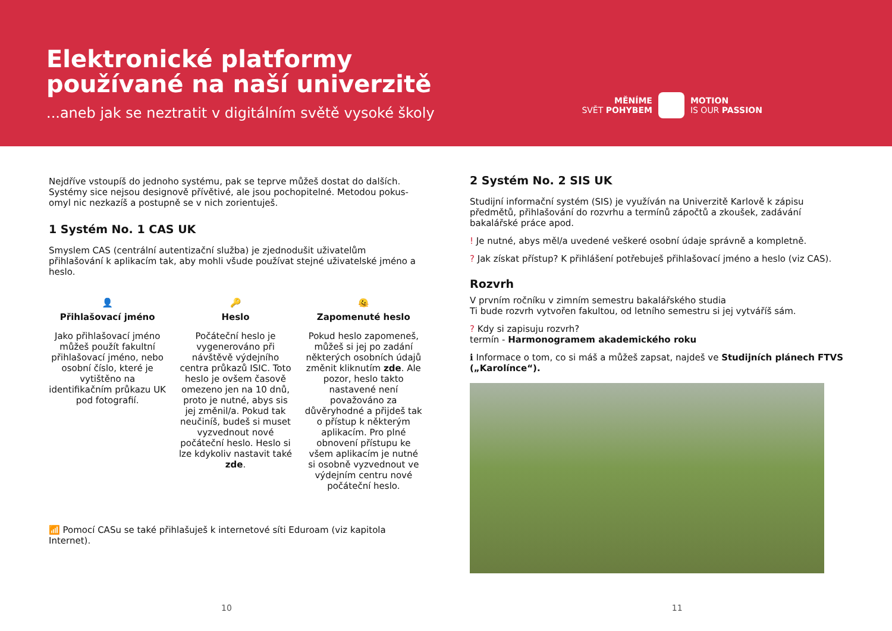Elektronické platformy
používané na naší univerzitě
...aneb jak se neztratit v digitálním světě vysoké školy
MĚNÍME
SVĚT POHYBEM
MOTION
IS OUR PASSION
Nejdříve vstoupíš do jednoho systému, pak se teprve můžeš dostat do dalších. Systémy sice nejsou designově přívětivé, ale jsou pochopitelné. Metodou pokus-omyl nic nezkazíš a postupně se v nich zorientuješ.
1 Systém No. 1 CAS UK
Smyslem CAS (centrální autentizační služba) je zjednodušit uživatelům přihlašování k aplikacím tak, aby mohli všude používat stejné uživatelské jméno a heslo.
👤
Přihlašovací jméno
Jako přihlašovací jméno můžeš použít fakultní přihlašovací jméno, nebo osobní číslo, které je vytištěno na identifikačním průkazu UK pod fotografií.
🔑
Heslo
Počáteční heslo je vygenerováno při návštěvě výdejního centra průkazů ISIC. Toto heslo je ovšem časově omezeno jen na 10 dnů, proto je nutné, abys sis jej změnil/a. Pokud tak neučiníš, budeš si muset vyzvednout nové počáteční heslo. Heslo si lze kdykoliv nastavit také zde.
🫠
Zapomenuté heslo
Pokud heslo zapomeneš, můžeš si jej po zadání některých osobních údajů změnit kliknutím zde. Ale pozor, heslo takto nastavené není považováno za důvěryhodné a přijdeš tak o přístup k některým aplikacím. Pro plné obnovení přístupu ke všem aplikacím je nutné si osobně vyzvednout ve výdejním centru nové počáteční heslo.
📶 Pomocí CASu se také přihlašuješ k internetové síti Eduroam (viz kapitola Internet).
2 Systém No. 2 SIS UK
Studijní informační systém (SIS) je využíván na Univerzitě Karlově k zápisu předmětů, přihlašování do rozvrhu a termínů zápočtů a zkoušek, zadávání bakalářské práce apod.
! Je nutné, abys měl/a uvedené veškeré osobní údaje správně a kompletně.
? Jak získat přístup? K přihlášení potřebuješ přihlašovací jméno a heslo (viz CAS).
Rozvrh
V prvním ročníku v zimním semestru bakalářského studia
Ti bude rozvrh vytvořen fakultou, od letního semestru si jej vytváříš sám.
? Kdy si zapisuju rozvrh?
termín - Harmonogramem akademického roku
ℹ Informace o tom, co si máš a můžeš zapsat, najdeš ve Studijních plánech FTVS („Karolínce“).
10 11